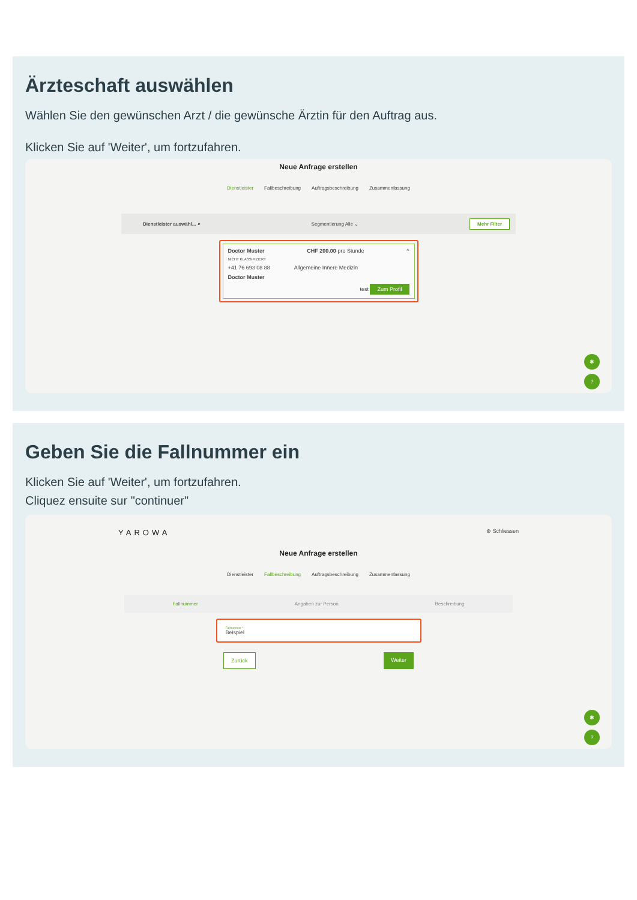Ärzteschaft auswählen
Wählen Sie den gewünschen Arzt / die gewünsche Ärztin für den Auftrag aus.
Klicken Sie auf 'Weiter', um fortzufahren.
Neue Anfrage erstellen
Dienstleister Fallbeschreibung Auftragsbeschreibung Zusammenfassung
Dienstleister auswähl... ⌕ Segmentierung Alle ⌄ Mehr Filter
Doctor Muster CHF 200.00 pro Stunde ^
NICHT KLASSIFIZIERT
+41 76 693 08 88 Allgemeine Innere Medizin
Doctor Muster
test Zum Profil
✱
?
Geben Sie die Fallnummer ein
Klicken Sie auf 'Weiter', um fortzufahren.
Cliquez ensuite sur "continuer"
YAROWA ⊗ Schliessen
Neue Anfrage erstellen
Dienstleister Fallbeschreibung Auftragsbeschreibung Zusammenfassung
Fallnummer Angaben zur Person Beschreibung
Fallnummer *
Beispiel
Zurück Weiter
✱
?